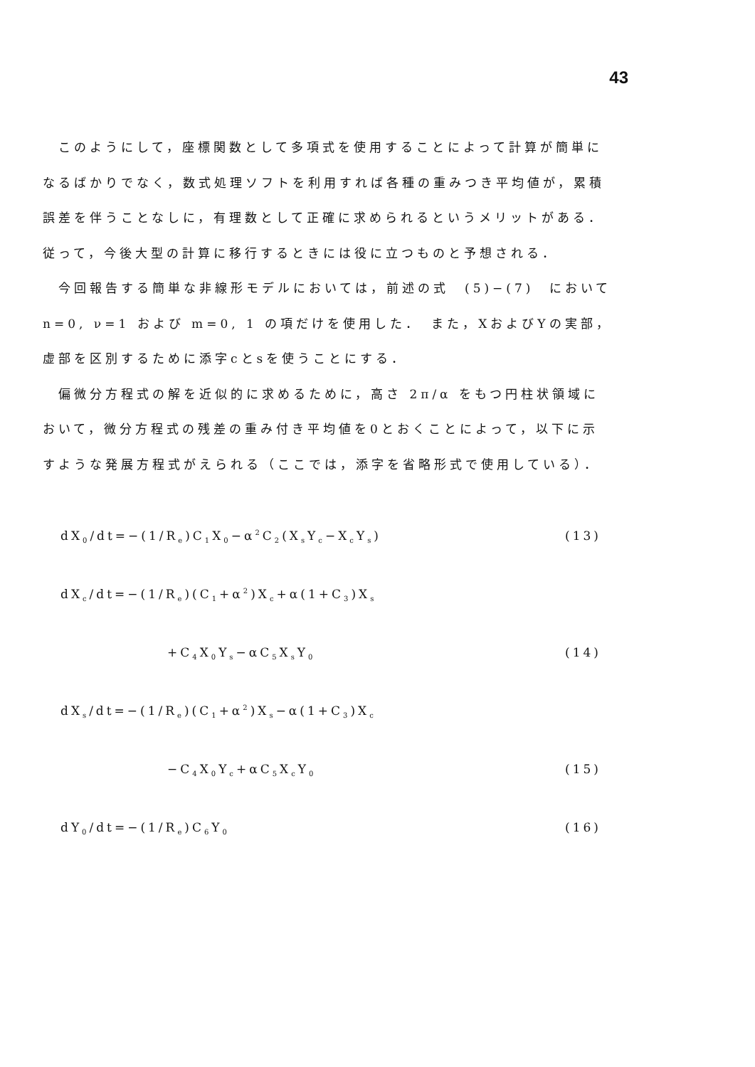43
　このようにして，座標関数として多項式を使用することによって計算が簡単になるばかりでなく，数式処理ソフトを利用すれば各種の重みつき平均値が，累積誤差を伴うことなしに，有理数として正確に求められるというメリットがある．従って，今後大型の計算に移行するときには役に立つものと予想される．
　今回報告する簡単な非線形モデルにおいては，前述の式　(5)−(7)　において n=0, ν=1 および m=0, 1 の項だけを使用した．　また，XおよびYの実部，虚部を区別するために添字cとsを使うことにする．
　偏微分方程式の解を近似的に求めるために，高さ 2π/α をもつ円柱状領域において，微分方程式の残差の重み付き平均値を0とおくことによって，以下に示すような発展方程式がえられる（ここでは，添字を省略形式で使用している）．
dX<sub>0</sub>/dt=−(1/R<sub>e</sub>)C<sub>1</sub>X<sub>0</sub>−α<sup>2</sup>C<sub>2</sub>(X<sub>s</sub>Y<sub>c</sub>−X<sub>c</sub>Y<sub>s</sub>) (13)
dX<sub>c</sub>/dt=−(1/R<sub>e</sub>)(C<sub>1</sub>+α<sup>2</sup>)X<sub>c</sub>+α(1+C<sub>3</sub>)X<sub>s</sub>
+C<sub>4</sub>X<sub>0</sub>Y<sub>s</sub>−αC<sub>5</sub>X<sub>s</sub>Y<sub>0</sub> (14)
dX<sub>s</sub>/dt=−(1/R<sub>e</sub>)(C<sub>1</sub>+α<sup>2</sup>)X<sub>s</sub>−α(1+C<sub>3</sub>)X<sub>c</sub>
−C<sub>4</sub>X<sub>0</sub>Y<sub>c</sub>+αC<sub>5</sub>X<sub>c</sub>Y<sub>0</sub> (15)
dY<sub>0</sub>/dt=−(1/R<sub>e</sub>)C<sub>6</sub>Y<sub>0</sub> (16)